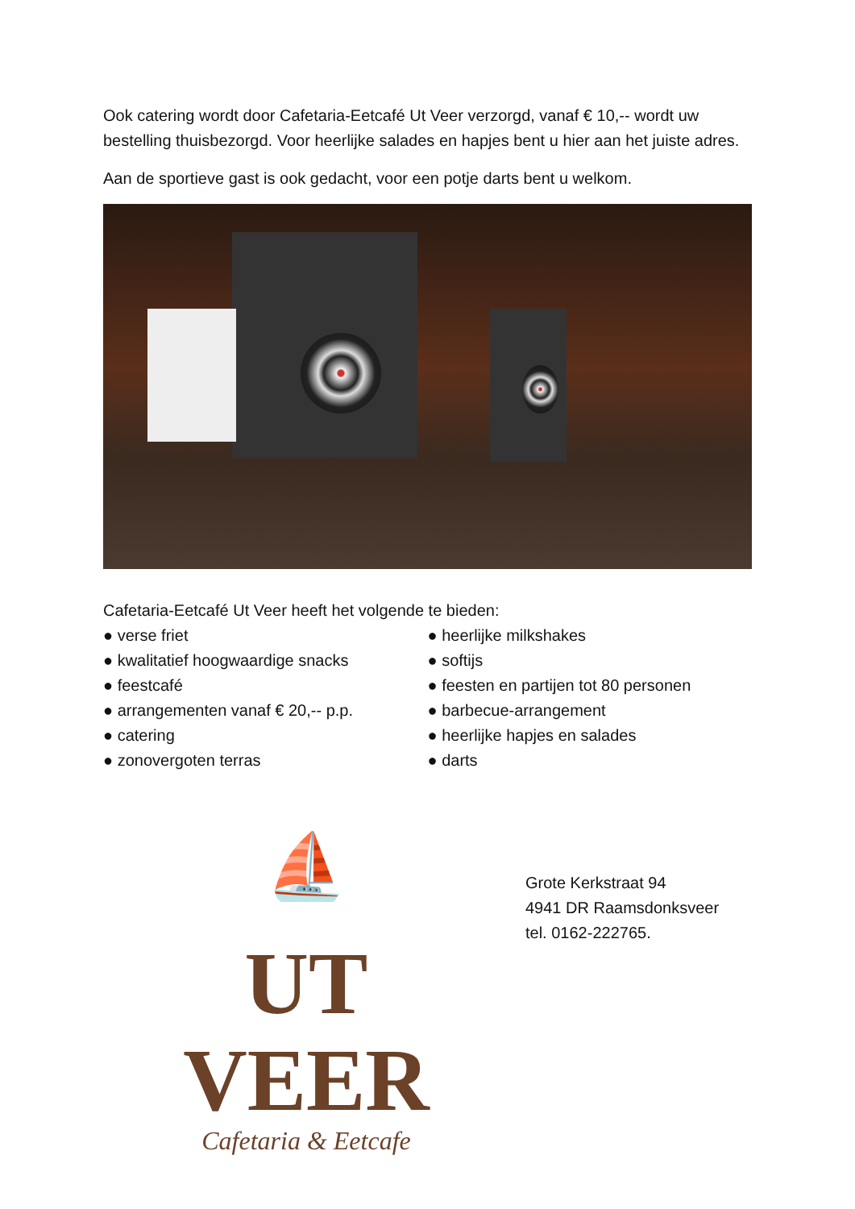Ook catering wordt door Cafetaria-Eetcafé Ut Veer verzorgd, vanaf € 10,-- wordt uw bestelling thuisbezorgd. Voor heerlijke salades en hapjes bent u hier aan het juiste adres.
Aan de sportieve gast is ook gedacht, voor een potje darts bent u welkom.
Cafetaria-Eetcafé Ut Veer heeft het volgende te bieden:
● verse friet
● kwalitatief hoogwaardige snacks
● feestcafé
● arrangementen vanaf € 20,-- p.p.
● catering
● zonovergoten terras
● heerlijke milkshakes
● softijs
● feesten en partijen tot 80 personen
● barbecue-arrangement
● heerlijke hapjes en salades
● darts
⛵
UT VEER
Cafetaria & Eetcafe
Grote Kerkstraat 94
4941 DR Raamsdonksveer
tel. 0162-222765.